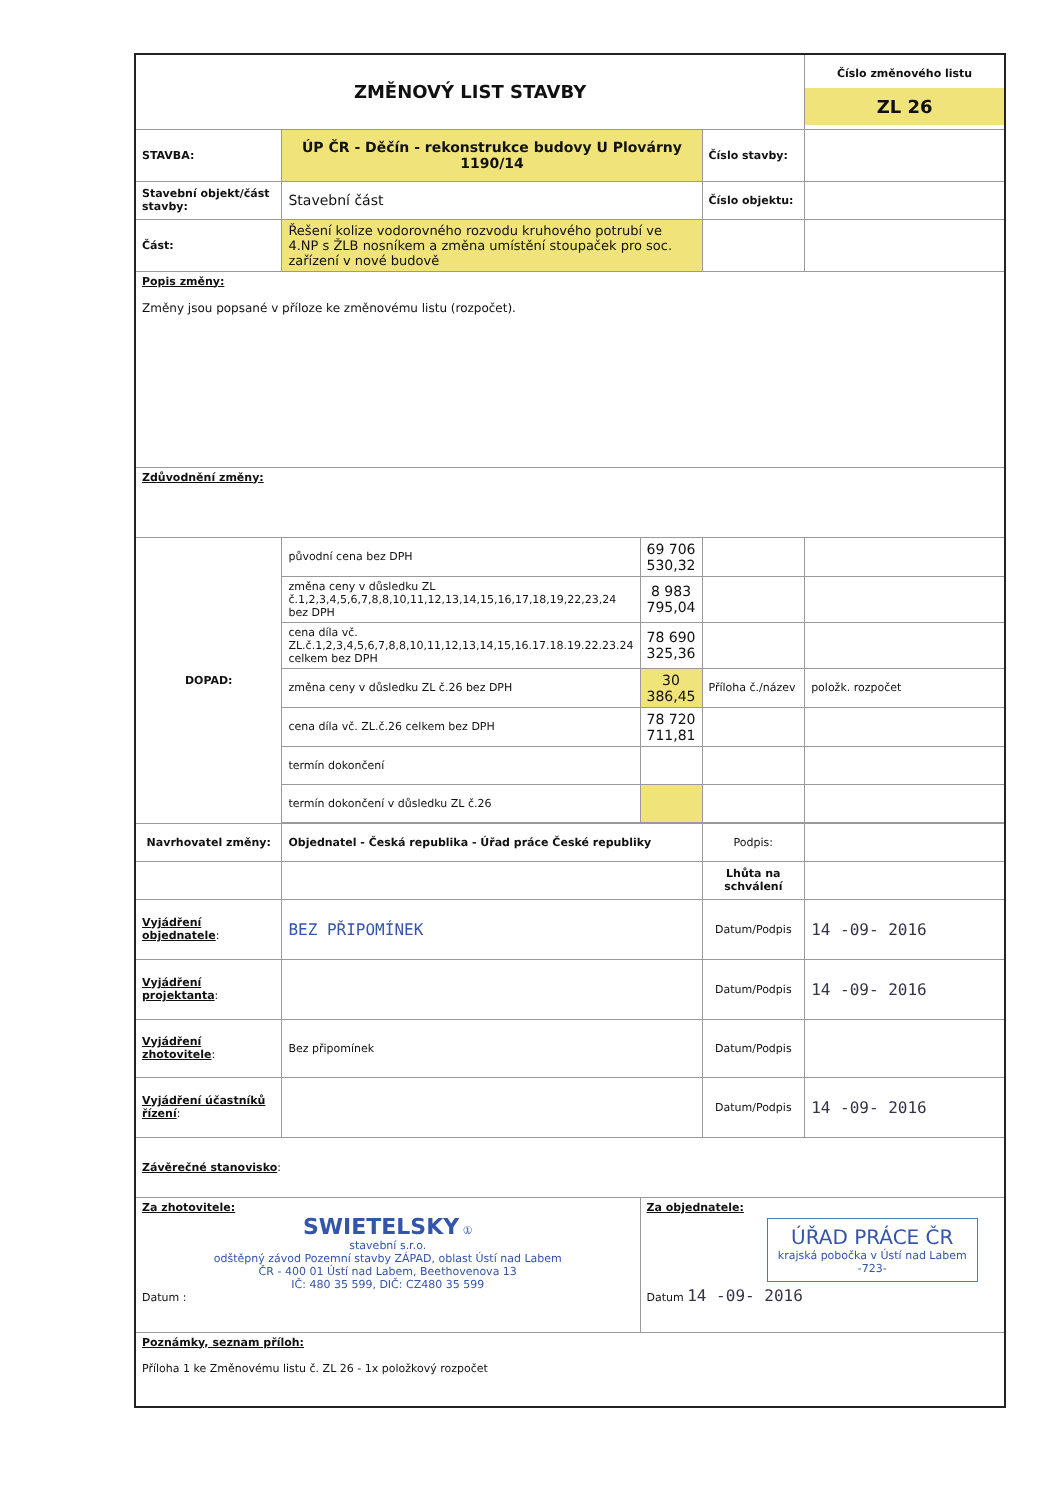| ZMĚNOVÝ LIST STAVBY | | | | Číslo změnového listu ZL 26 |
| STAVBA: | ÚP ČR - Děčín - rekonstrukce budovy U Plovárny 1190/14 | | Číslo stavby: | |
| Stavební objekt/část stavby: | Stavební část | | Číslo objektu: | |
| Část: | Řešení kolize vodorovného rozvodu kruhového potrubí ve 4.NP s ŽLB nosníkem a změna umístění stoupaček pro soc. zařízení v nové budově | | | |
| Popis změny: Změny jsou popsané v příloze ke změnovému listu (rozpočet). | | | | |
| Zdůvodnění změny: | | | | |
| DOPAD: | původní cena bez DPH | 69 706 530,32 | | |
| | změna ceny v důsledku ZL č.1,2,3,4,5,6,7,8,8,10,11,12,13,14,15,16,17,18,19,22,23,24 bez DPH | 8 983 795,04 | | |
| | cena díla vč. ZL.č.1,2,3,4,5,6,7,8,8,10,11,12,13,14,15,16.17.18.19.22.23.24 celkem bez DPH | 78 690 325,36 | | |
| | změna ceny v důsledku ZL č.26 bez DPH | 30 386,45 | Příloha č./název | položk. rozpočet |
| | cena díla vč. ZL.č.26 celkem bez DPH | 78 720 711,81 | | |
| | termín dokončení | | | |
| | termín dokončení v důsledku ZL č.26 | | | |
| Navrhovatel změny: | Objednatel - Česká republika - Úřad práce České republiky | | Podpis: | |
| | | | Lhůta na schválení | |
| Vyjádření objednatele : | BEZ PŘIPOMÍNEK | | Datum/Podpis | 14 -09- 2016 |
| Vyjádření projektanta : | | | Datum/Podpis | 14 -09- 2016 |
| Vyjádření zhotovitele : | Bez připomínek | | Datum/Podpis | |
| Vyjádření účastníků řízení : | | | Datum/Podpis | 14 -09- 2016 |
| Závěrečné stanovisko : | | | | |
| Za zhotovitele: SWIETELSKY ① stavební s.r.o. odštěpný závod Pozemní stavby ZÁPAD, oblast Ústí nad Labem ČR - 400 01 Ústí nad Labem, Beethovenova 13 IČ: 480 35 599, DIČ: CZ480 35 599 Datum : | | Za objednatele: ÚŘAD PRÁCE ČR krajská pobočka v Ústí nad Labem -723- Datum 14 -09- 2016 | | |
| Poznámky, seznam příloh: Příloha 1 ke Změnovému listu č. ZL 26 - 1x položkový rozpočet | | | | |